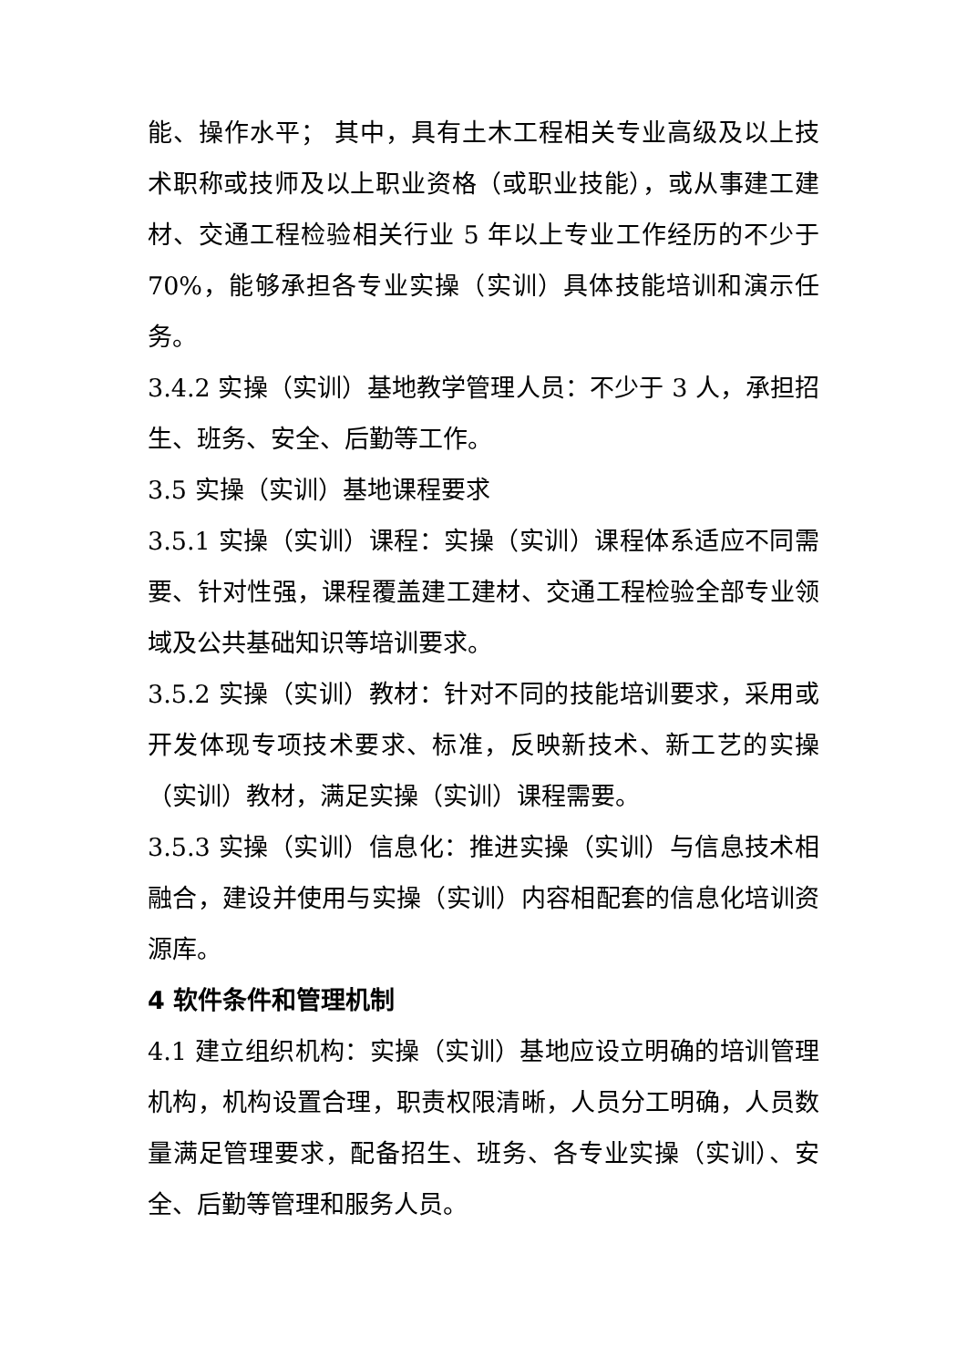能、操作水平； 其中，具有土木工程相关专业高级及以上技术职称或技师及以上职业资格（或职业技能），或从事建工建材、交通工程检验相关行业 5 年以上专业工作经历的不少于 70%，能够承担各专业实操（实训）具体技能培训和演示任务。
3.4.2 实操（实训）基地教学管理人员：不少于 3 人，承担招生、班务、安全、后勤等工作。
3.5 实操（实训）基地课程要求
3.5.1 实操（实训）课程：实操（实训）课程体系适应不同需要、针对性强，课程覆盖建工建材、交通工程检验全部专业领域及公共基础知识等培训要求。
3.5.2 实操（实训）教材：针对不同的技能培训要求，采用或开发体现专项技术要求、标准，反映新技术、新工艺的实操（实训）教材，满足实操（实训）课程需要。
3.5.3 实操（实训）信息化：推进实操（实训）与信息技术相融合，建设并使用与实操（实训）内容相配套的信息化培训资源库。
4 软件条件和管理机制
4.1 建立组织机构：实操（实训）基地应设立明确的培训管理机构，机构设置合理，职责权限清晰，人员分工明确，人员数量满足管理要求，配备招生、班务、各专业实操（实训）、安全、后勤等管理和服务人员。